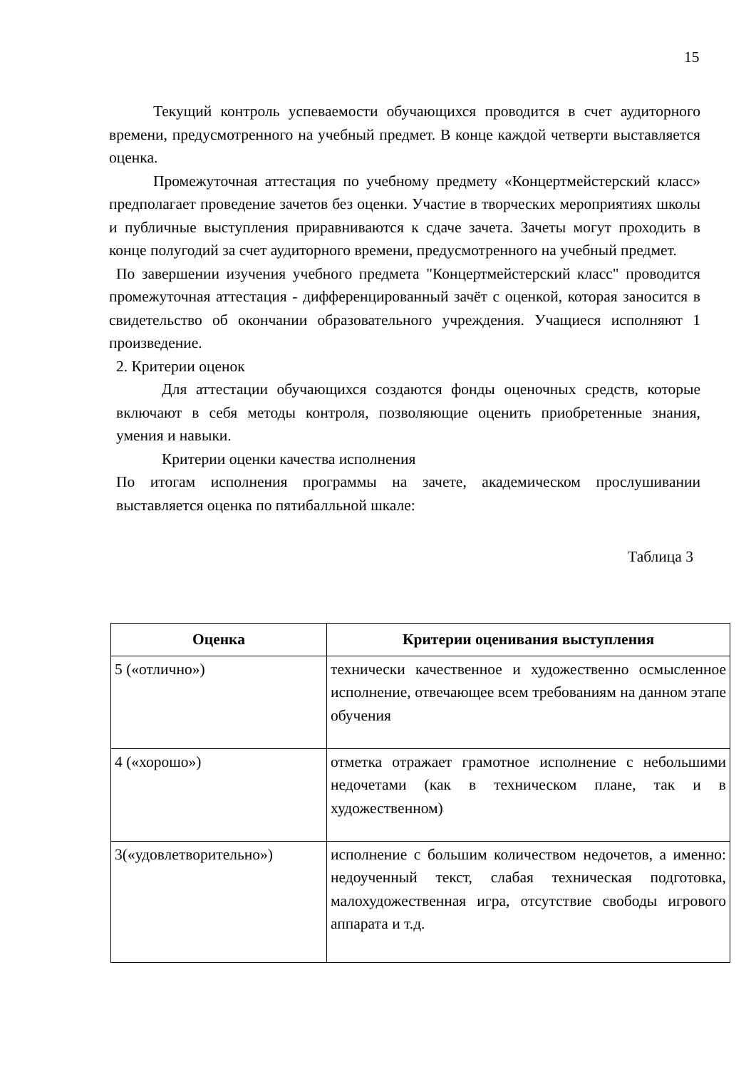15
Текущий контроль успеваемости обучающихся проводится в счет аудиторного времени, предусмотренного на учебный предмет. В конце каждой четверти выставляется оценка.
Промежуточная аттестация по учебному предмету «Концертмейстерский класс» предполагает проведение зачетов без оценки. Участие в творческих мероприятиях школы и публичные выступления приравниваются к сдаче зачета. Зачеты могут проходить в конце полугодий за счет аудиторного времени, предусмотренного на учебный предмет.
По завершении изучения учебного предмета "Концертмейстерский класс" проводится промежуточная аттестация - дифференцированный зачёт с оценкой, которая заносится в свидетельство об окончании образовательного учреждения. Учащиеся исполняют 1 произведение.
2. Критерии оценок
Для аттестации обучающихся создаются фонды оценочных средств, которые включают в себя методы контроля, позволяющие оценить приобретенные знания, умения и навыки.
Критерии оценки качества исполнения
По итогам исполнения программы на зачете, академическом прослушивании выставляется оценка по пятибалльной шкале:
Таблица 3
| Оценка | Критерии оценивания выступления |
| --- | --- |
| 5 («отлично») | технически качественное и художественно осмысленное исполнение, отвечающее всем требованиям на данном этапе обучения |
| 4 («хорошо») | отметка отражает грамотное исполнение с небольшими недочетами (как в техническом плане, так и в художественном) |
| 3(«удовлетворительно») | исполнение с большим количеством недочетов, а именно: недоученный текст, слабая техническая подготовка, малохудожественная игра, отсутствие свободы игрового аппарата и т.д. |